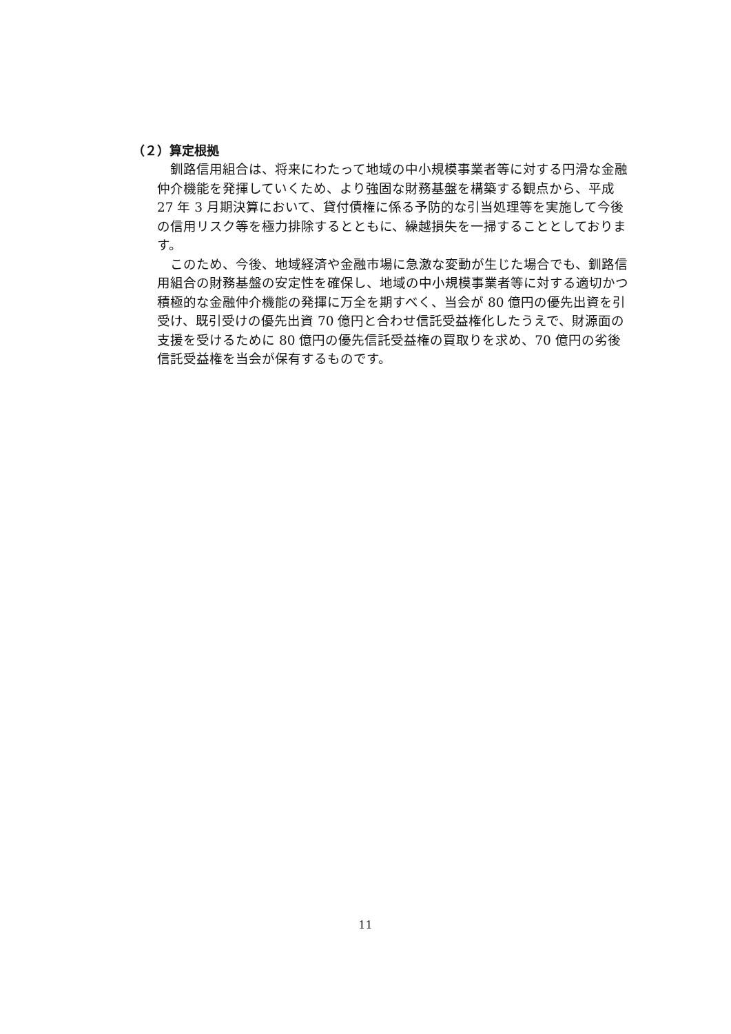（２）算定根拠
釧路信用組合は、将来にわたって地域の中小規模事業者等に対する円滑な金融仲介機能を発揮していくため、より強固な財務基盤を構築する観点から、平成 27 年 3 月期決算において、貸付債権に係る予防的な引当処理等を実施して今後の信用リスク等を極力排除するとともに、繰越損失を一掃することとしております。
このため、今後、地域経済や金融市場に急激な変動が生じた場合でも、釧路信用組合の財務基盤の安定性を確保し、地域の中小規模事業者等に対する適切かつ積極的な金融仲介機能の発揮に万全を期すべく、当会が 80 億円の優先出資を引受け、既引受けの優先出資 70 億円と合わせ信託受益権化したうえで、財源面の支援を受けるために 80 億円の優先信託受益権の買取りを求め、70 億円の劣後信託受益権を当会が保有するものです。
11